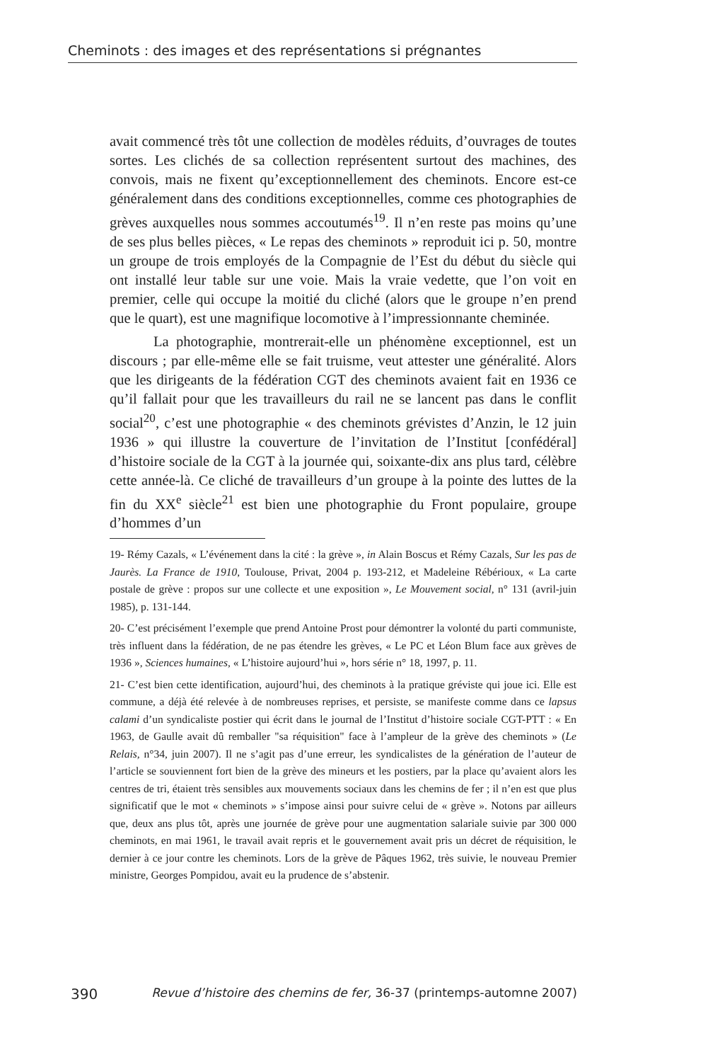Cheminots : des images et des représentations si prégnantes
avait commencé très tôt une collection de modèles réduits, d’ouvrages de toutes sortes. Les clichés de sa collection représentent surtout des machines, des convois, mais ne fixent qu’exceptionnellement des cheminots. Encore est-ce généralement dans des conditions exceptionnelles, comme ces photographies de grèves auxquelles nous sommes accoutumés<sup>19</sup>. Il n’en reste pas moins qu’une de ses plus belles pièces, « Le repas des cheminots » reproduit ici p. 50, montre un groupe de trois employés de la Compagnie de l’Est du début du siècle qui ont installé leur table sur une voie. Mais la vraie vedette, que l’on voit en premier, celle qui occupe la moitié du cliché (alors que le groupe n’en prend que le quart), est une magnifique locomotive à l’impressionnante cheminée.
La photographie, montrerait-elle un phénomène exceptionnel, est un discours ; par elle-même elle se fait truisme, veut attester une généralité. Alors que les dirigeants de la fédération CGT des cheminots avaient fait en 1936 ce qu’il fallait pour que les travailleurs du rail ne se lancent pas dans le conflit social<sup>20</sup>, c’est une photographie « des cheminots grévistes d’Anzin, le 12 juin 1936 » qui illustre la couverture de l’invitation de l’Institut [confédéral] d’histoire sociale de la CGT à la journée qui, soixante-dix ans plus tard, célèbre cette année-là. Ce cliché de travailleurs d’un groupe à la pointe des luttes de la fin du XX<sup>e</sup> siècle<sup>21</sup> est bien une photographie du Front populaire, groupe d’hommes d’un
19- Rémy Cazals, « L’événement dans la cité : la grève », in Alain Boscus et Rémy Cazals, Sur les pas de Jaurès. La France de 1910, Toulouse, Privat, 2004 p. 193-212, et Madeleine Rébérioux, « La carte postale de grève : propos sur une collecte et une exposition », Le Mouvement social, n° 131 (avril-juin 1985), p. 131-144.
20- C’est précisément l’exemple que prend Antoine Prost pour démontrer la volonté du parti communiste, très influent dans la fédération, de ne pas étendre les grèves, « Le PC et Léon Blum face aux grèves de 1936 », Sciences humaines, « L’histoire aujourd’hui », hors série n° 18, 1997, p. 11.
21- C’est bien cette identification, aujourd’hui, des cheminots à la pratique gréviste qui joue ici. Elle est commune, a déjà été relevée à de nombreuses reprises, et persiste, se manifeste comme dans ce lapsus calami d’un syndicaliste postier qui écrit dans le journal de l’Institut d’histoire sociale CGT-PTT : « En 1963, de Gaulle avait dû remballer "sa réquisition" face à l’ampleur de la grève des cheminots » (Le Relais, n°34, juin 2007). Il ne s’agit pas d’une erreur, les syndicalistes de la génération de l’auteur de l’article se souviennent fort bien de la grève des mineurs et les postiers, par la place qu’avaient alors les centres de tri, étaient très sensibles aux mouvements sociaux dans les chemins de fer ; il n’en est que plus significatif que le mot « cheminots » s’impose ainsi pour suivre celui de « grève ». Notons par ailleurs que, deux ans plus tôt, après une journée de grève pour une augmentation salariale suivie par 300 000 cheminots, en mai 1961, le travail avait repris et le gouvernement avait pris un décret de réquisition, le dernier à ce jour contre les cheminots. Lors de la grève de Pâques 1962, très suivie, le nouveau Premier ministre, Georges Pompidou, avait eu la prudence de s’abstenir.
390 Revue d’histoire des chemins de fer, 36-37 (printemps-automne 2007)